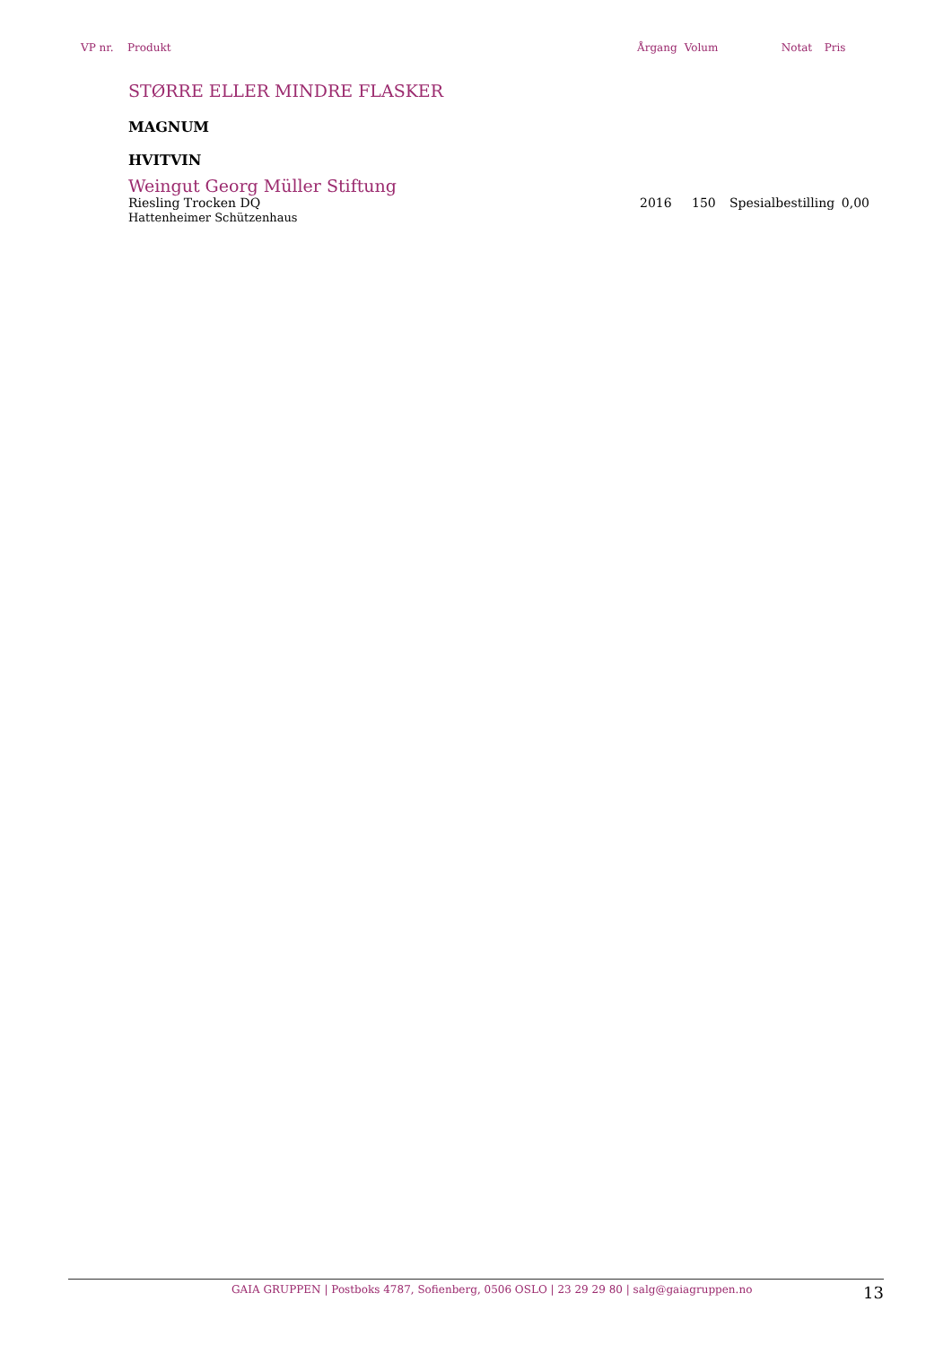| VP nr. | Produkt | Årgang | Volum | Notat | Pris |
STØRRE ELLER MINDRE FLASKER
MAGNUM
HVITVIN
Weingut Georg Müller Stiftung
| Riesling Trocken DQ Hattenheimer Schützenhaus | 2016 | 150 | Spesialbestilling | 0,00 |
GAIA GRUPPEN | Postboks 4787, Sofienberg, 0506 OSLO | 23 29 29 80 | salg@gaiagruppen.no 13